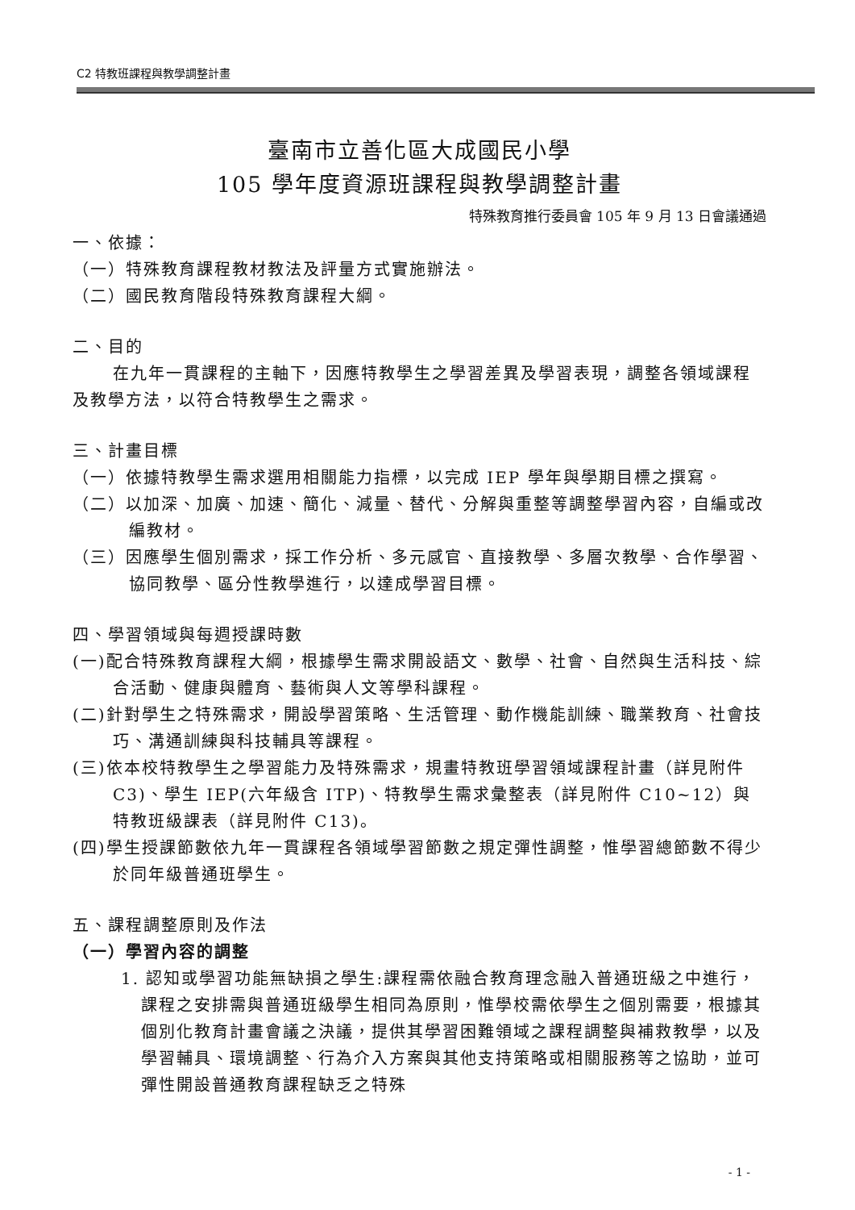C2 特教班課程與教學調整計畫
臺南市立善化區大成國民小學
105 學年度資源班課程與教學調整計畫
特殊教育推行委員會 105 年 9 月 13 日會議通過
一、依據：
（一）特殊教育課程教材教法及評量方式實施辦法。
（二）國民教育階段特殊教育課程大綱。
二、目的
在九年一貫課程的主軸下，因應特教學生之學習差異及學習表現，調整各領域課程及教學方法，以符合特教學生之需求。
三、計畫目標
（一）依據特教學生需求選用相關能力指標，以完成 IEP 學年與學期目標之撰寫。
（二）以加深、加廣、加速、簡化、減量、替代、分解與重整等調整學習內容，自編或改編教材。
（三）因應學生個別需求，採工作分析、多元感官、直接教學、多層次教學、合作學習、協同教學、區分性教學進行，以達成學習目標。
四、學習領域與每週授課時數
(一)配合特殊教育課程大綱，根據學生需求開設語文、數學、社會、自然與生活科技、綜合活動、健康與體育、藝術與人文等學科課程。
(二)針對學生之特殊需求，開設學習策略、生活管理、動作機能訓練、職業教育、社會技巧、溝通訓練與科技輔具等課程。
(三)依本校特教學生之學習能力及特殊需求，規畫特教班學習領域課程計畫（詳見附件 C3)、學生 IEP(六年級含 ITP)、特教學生需求彙整表（詳見附件 C10~12）與特教班級課表（詳見附件 C13)。
(四)學生授課節數依九年一貫課程各領域學習節數之規定彈性調整，惟學習總節數不得少於同年級普通班學生。
五、課程調整原則及作法
（一）學習內容的調整
1. 認知或學習功能無缺損之學生:課程需依融合教育理念融入普通班級之中進行，課程之安排需與普通班級學生相同為原則，惟學校需依學生之個別需要，根據其個別化教育計畫會議之決議，提供其學習困難領域之課程調整與補救教學，以及學習輔具、環境調整、行為介入方案與其他支持策略或相關服務等之協助，並可彈性開設普通教育課程缺乏之特殊
- 1 -